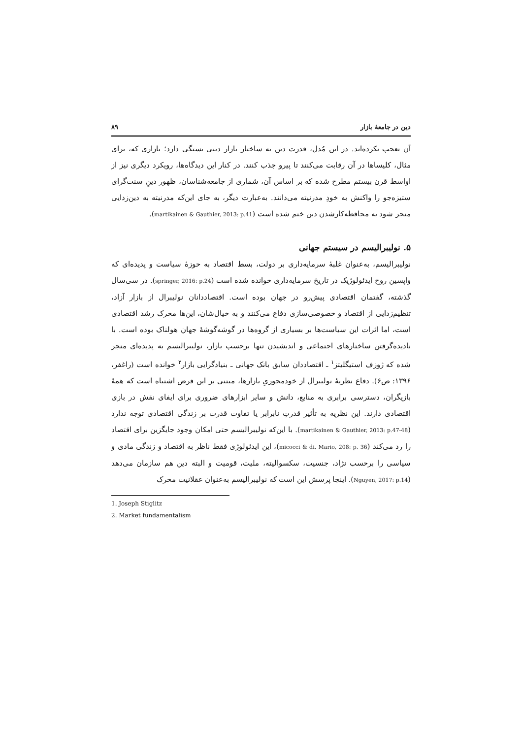دین در جامعهٔ بازار ۸۹
آن تعجب نکرده‌اند. در این مُدل، قدرت دین به ساختار بازار دینی بستگی دارد؛ بازاری که، برای مثال، کلیساها در آن رقابت می‌کنند تا پیرو جذب کنند. در کنار این دیدگاه‌ها، رویکرد دیگری نیز از اواسط قرن بیستم مطرح شده که بر اساس آن، شماری از جامعه‌شناسان، ظهور دینِ سنت‌گرای ستیزه‌جو را واکنش به خودِ مدرنیته می‌دانند. به‌عبارت دیگر، به جای این‌که مدرنیته به دین‌زدایی منجر شود به محافظه‌کارشدن دین ختم شده است (martikainen & Gauthier, 2013: p.41).
۵. نولیبرالیسم در سیستم جهانی
نولیبرالیسم، به‌عنوان غلبهٔ سرمایه‌داری بر دولت، بسط اقتصاد به حوزهٔ سیاست و پدیده‌ای که واپسین روح ایدئولوژیک در تاریخ سرمایه‌داری خوانده شده است (springer, 2016: p.24). در سی‌سال گذشته، گفتمان اقتصادی پیش‌رو در جهان بوده است. اقتصاددانان نولیبرال از بازار آزاد، تنظیم‌زدایی از اقتصاد و خصوصی‌سازی دفاع می‌کنند و به خیال‌شان، این‌ها محرک رشد اقتصادی است، اما اثرات این سیاست‌ها بر بسیاری از گروه‌ها در گوشه‌گوشهٔ جهان هولناک بوده است. با نادیده‌گرفتن ساختارهای اجتماعی و اندیشیدن تنها برحسب بازار، نولیبرالیسم به پدیده‌ای منجر شده که ژوزف استیگلیتز<sup>۱</sup> ـ اقتصاددان سابق بانک جهانی ـ بنیادگرایی بازار<sup>۲</sup> خوانده است (راغفر، ۱۳۹۶: ص۶). دفاع نظریهٔ نولیبرال از خودمحوریِ بازارها، مبتنی بر این فرض اشتباه است که همهٔ بازیگران، دسترسی برابری به منابع، دانش و سایر ابزارهای ضروری برای ایفای نقش در بازی اقتصادی دارند. این نظریه به تأثیر قدرتِ نابرابر یا تفاوت قدرت بر زندگی اقتصادی توجه ندارد (martikainen & Gauthier, 2013: p.47-48). با این‌که نولیبرالیسم حتی امکان وجود جایگزین برای اقتصاد را رد می‌کند (micocci & di. Mario, 208: p. 36)، این ایدئولوژی فقط ناظر به اقتصاد و زندگی مادی و سیاسی را برحسب نژاد، جنسیت، سکسوالیته، ملیت، قومیت و البته دین هم سازمان می‌دهد (Nguyen, 2017: p.14). اینجا پرسش این است که نولیبرالیسم به‌عنوان عقلانیت محرک
1. Joseph Stiglitz
2. Market fundamentalism